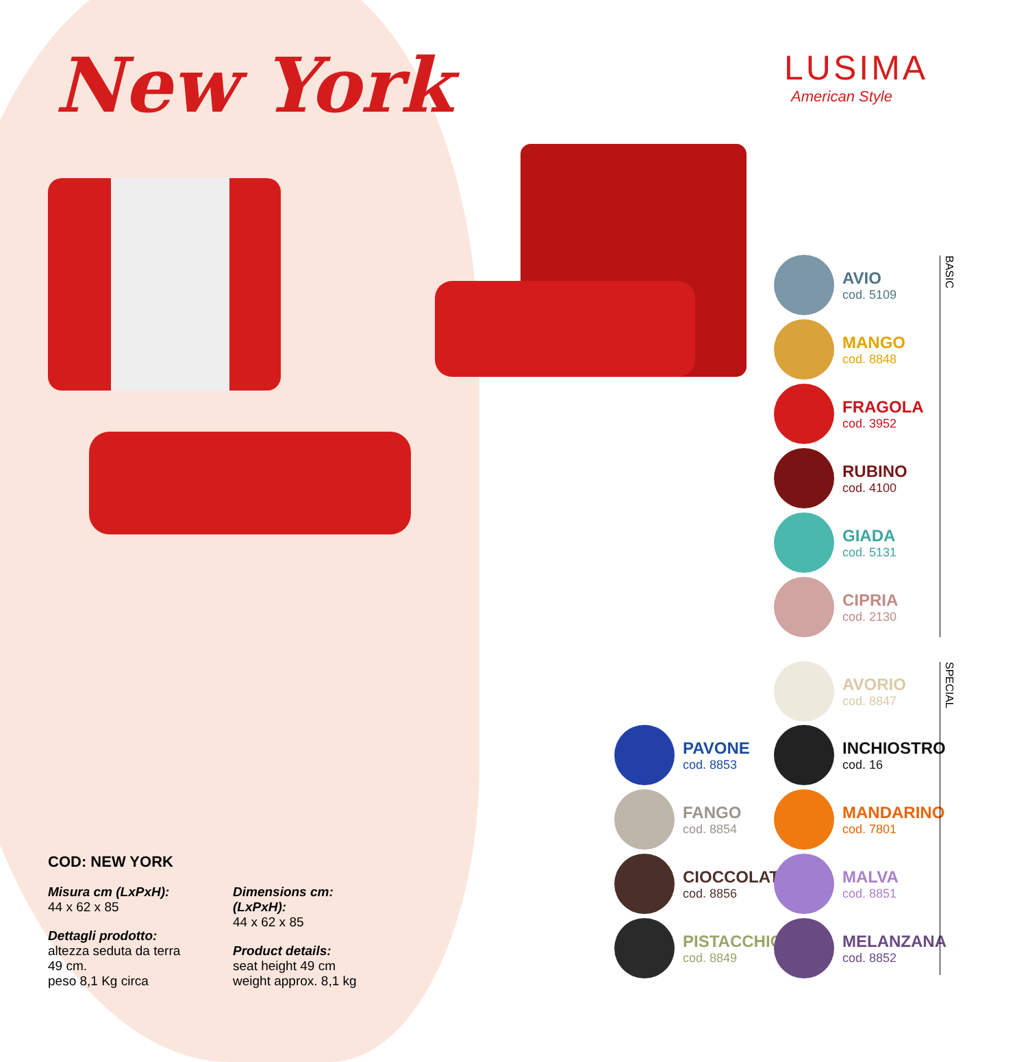New York LUSIMA
American Style
AVIO
cod. 5109
MANGO
cod. 8848
FRAGOLA
cod. 3952
RUBINO
cod. 4100
GIADA
cod. 5131
CIPRIA
cod. 2130
BASIC
AVORIO
cod. 8847
PAVONE
cod. 8853
INCHIOSTRO
cod. 16
FANGO
cod. 8854
MANDARINO
cod. 7801
CIOCCOLATO
cod. 8856
MALVA
cod. 8851
PISTACCHIO
cod. 8849
MELANZANA
cod. 8852
SPECIAL
COD: NEW YORK
Misura cm (LxPxH):
44 x 62 x 85
Dettagli prodotto:
altezza seduta da terra 49 cm.
peso 8,1 Kg circa
Dimensions cm: (LxPxH):
44 x 62 x 85
Product details:
seat height 49 cm
weight approx. 8,1 kg